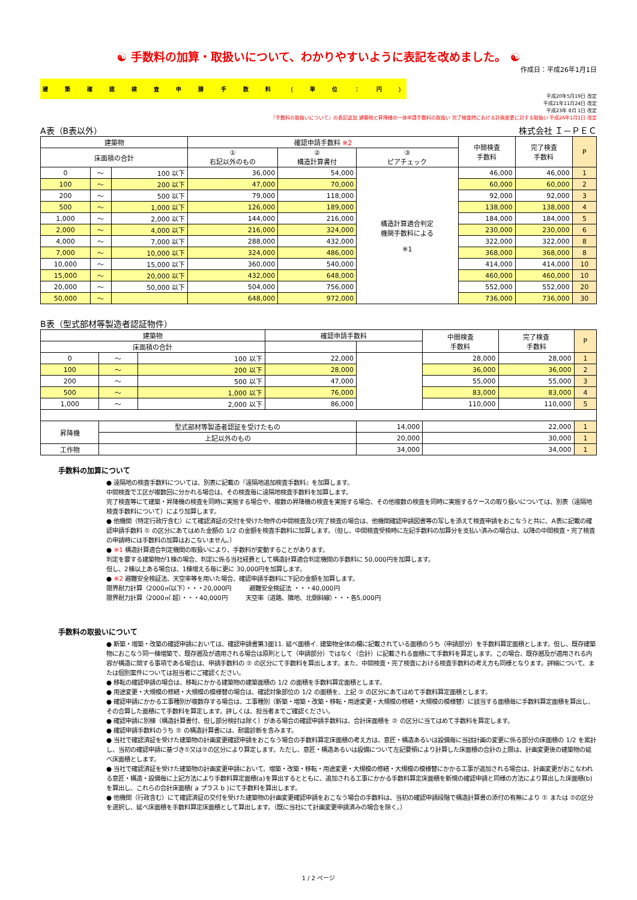☯ 手数料の加算・取扱いについて、わかりやすいように表記を改めました。 ☯
作成日：平成26年1月1日
建築確認検査申請手数料 （ 単位 ： 円 ）
平成20年5月19日 改定
平成21年11月24日 改定
平成23年 8月 1日 改定
『手数料の取扱いについて』の表記追加 建築物と昇降機の一体申請手数料の取扱い 完了検査時における計画変更に対する取扱い 平成26年1月1日 改定
A表（B表以外） 株式会社 Ｉ－ＰＥＣ
| 建築物 | | | 確認申請手数料 ※2 | | | 中間検査 手数料 | 完了検査 手数料 | P |
| --- | --- | --- | --- | --- | --- | --- | --- | --- |
| 床面積の合計 | | | ① 右記以外のもの | ② 構造計算書付 | ③ ピアチェック | | | |
| 0 | ～ | 100 以下 | 36,000 | 54,000 | 構造計算適合判定 機関手数料による ※1 | 46,000 | 46,000 | 1 |
| 100 | ～ | 200 以下 | 47,000 | 70,000 | | 60,000 | 60,000 | 2 |
| 200 | ～ | 500 以下 | 79,000 | 118,000 | | 92,000 | 92,000 | 3 |
| 500 | ～ | 1,000 以下 | 126,000 | 189,000 | | 138,000 | 138,000 | 4 |
| 1,000 | ～ | 2,000 以下 | 144,000 | 216,000 | | 184,000 | 184,000 | 5 |
| 2,000 | ～ | 4,000 以下 | 216,000 | 324,000 | | 230,000 | 230,000 | 6 |
| 4,000 | ～ | 7,000 以下 | 288,000 | 432,000 | | 322,000 | 322,000 | 8 |
| 7,000 | ～ | 10,000 以下 | 324,000 | 486,000 | | 368,000 | 368,000 | 8 |
| 10,000 | ～ | 15,000 以下 | 360,000 | 540,000 | | 414,000 | 414,000 | 10 |
| 15,000 | ～ | 20,000 以下 | 432,000 | 648,000 | | 460,000 | 460,000 | 10 |
| 20,000 | ～ | 50,000 以下 | 504,000 | 756,000 | | 552,000 | 552,000 | 20 |
| 50,000 | ～ | | 648,000 | 972,000 | | 736,000 | 736,000 | 30 |
B表（型式部材等製造者認証物件）
| 建築物 | | | 確認申請手数料 | | 中間検査 手数料 | 完了検査 手数料 | P |
| --- | --- | --- | --- | --- | --- | --- | --- |
| 床面積の合計 | | | | | | | |
| 0 | ～ | 100 以下 | 22,000 | | 28,000 | 28,000 | 1 |
| 100 | ～ | 200 以下 | 28,000 | | 36,000 | 36,000 | 2 |
| 200 | ～ | 500 以下 | 47,000 | | 55,000 | 55,000 | 3 |
| 500 | ～ | 1,000 以下 | 76,000 | | 83,000 | 83,000 | 4 |
| 1,000 | ～ | 2,000 以下 | 86,000 | | 110,000 | 110,000 | 5 |
| 昇降機 | 型式部材等製造者認証を受けたもの | | | 14,000 | 22,000 | | 1 |
| | 上記以外のもの | | | 20,000 | 30,000 | | 1 |
| 工作物 | | | | 34,000 | 34,000 | | 1 |
手数料の加算について
● 遠隔地の検査手数料については、別表に記載の『遠隔地追加検査手数料』を加算します。
中間検査で工区が複数回に分かれる場合は、その検査毎に遠隔地検査手数料を加算します。
完了検査等にて建築・昇降機の検査を同時に実施する場合や、複数の昇降機の検査を実施する場合、その他複数の検査を同時に実施するケースの取り扱いについては、別表（遠隔地検査手数料について）により加算します。
● 他機関（特定行政庁含む）にて確認済証の交付を受けた物件の中間検査及び完了検査の場合は、他機関確認申請図書等の写しを添えて検査申請をおこなうと共に、A表に記載の確認申請手数料 ① の区分にあてはめた金額の 1/2 の金額を検査手数料に加算します。（但し、中間検査受検時に左記手数料の加算分を支払い済みの場合は、以降の中間検査・完了検査の申請時には手数料の加算はおこないません。）
● ※1 構造計算適合判定機関の取扱いにより、手数料が変動することがあります。
判定を要する建築物が1棟の場合、判定に係る当社経費として構造計算適合判定機関の手数料に 50,000円を加算します。
但し、2棟以上ある場合は、1棟増える毎に更に 30,000円を加算します。
● ※2 避難安全検証法、天空率等を用いた場合、確認申請手数料に下記の金額を加算します。
限界耐力計算（2000㎡以下）・・・20,000円　　　避難安全検証法 ・・・40,000円
限界耐力計算（2000㎡ 超）・・・40,000円　　　天空率（道路、隣地、北側斜線）・・・各5,000円
手数料の取扱いについて
● 新築・増築・改築の確認申請においては、確認申請書第3面11. 延べ面積イ. 建築物全体の欄に記載されている面積のうち（申請部分）を手数料算定面積とします。但し、既存建築物におこなう同一棟増築で、既存遡及が適用される場合は原則として（申請部分）ではなく（合計）に記載される面積にて手数料を算定します。この場合、既存遡及が適用される内容が構造に関する事項である場合は、申請手数料の ② の区分にて手数料を算出します。また、中間検査・完了検査における検査手数料の考え方も同様となります。詳細について、または個別案件については担当者にご確認ください。
● 移転の確認申請の場合は、移転にかかる建築物の建築面積の 1/2 の面積を手数料算定面積とします。
● 用途変更・大規模の修繕・大規模の模様替の場合は、確認対象部位の 1/2 の面積を、上記 ② の区分にあてはめて手数料算定面積とします。
● 確認申請にかかる工事種別が複数存する場合は、工事種別（新築・増築・改築・移転・用途変更・大規模の修繕・大規模の模様替）に該当する面積毎に手数料算定面積を算出し、その合算した面積にて手数料を算定します。詳しくは、担当者までご確認ください。
● 確認申請に別棟（構造計算書付、但し部分検討は除く）がある場合の確認申請手数料は、合計床面積を ② の区分に当てはめて手数料を算定します。
● 確認申請手数料のうち ② の構造計算書には、耐震診断を含みます。
● 当社で確認済証を受けた建築物の計画変更確認申請をおこなう場合の手数料算定床面積の考え方は、意匠・構造あるいは設備毎に当該計画の変更に係る部分の床面積の 1/2 を累計し、当初の確認申請に基づき①又は②の区分により算定します。ただし、意匠・構造あるいは設備について左記要領により計算した床面積の合計の上限は、計画変更後の建築物の延べ床面積とします。
● 当社で確認済証を受けた建築物の計画変更申請において、増築・改築・移転・用途変更・大規模の修繕・大規模の模様替にかかる工事が追加される場合は、計画変更がおこなわれる意匠・構造・設備毎に上記方法により手数料算定面積(a)を算出するとともに、追加される工事にかかる手数料算定床面積を新規の確認申請と同様の方法により算出した床面積(b)を算出し、これらの合計床面積( a プラス b )にて手数料を算出します。
● 他機関（行政含む）にて確認済証の交付を受けた建築物の計画変更確認申請をおこなう場合の手数料は、当初の確認申請段階で構造計算書の添付の有無により ① または ②の区分を選択し、延べ床面積を手数料算定床面積として算出します。（既に当社にて計画変更申請済みの場合を除く。）
1 / 2 ページ